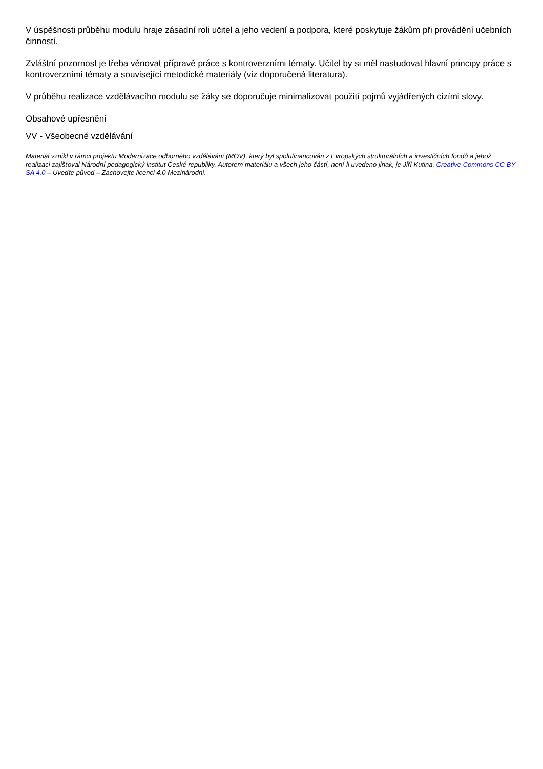V úspěšnosti průběhu modulu hraje zásadní roli učitel a jeho vedení a podpora, které poskytuje žákům při provádění učebních činností.
Zvláštní pozornost je třeba věnovat přípravě práce s kontroverzními tématy. Učitel by si měl nastudovat hlavní principy práce s kontroverzními tématy a související metodické materiály (viz doporučená literatura).
V průběhu realizace vzdělávacího modulu se žáky se doporučuje minimalizovat použití pojmů vyjádřených cizími slovy.
Obsahové upřesnění
VV - Všeobecné vzdělávání
Materiál vznikl v rámci projektu Modernizace odborného vzdělávání (MOV), který byl spolufinancován z Evropských strukturálních a investičních fondů a jehož realizaci zajišťoval Národní pedagogický institut České republiky. Autorem materiálu a všech jeho částí, není-li uvedeno jinak, je Jiří Kutina. Creative Commons CC BY SA 4.0 – Uveďte původ – Zachovejte licenci 4.0 Mezinárodní.